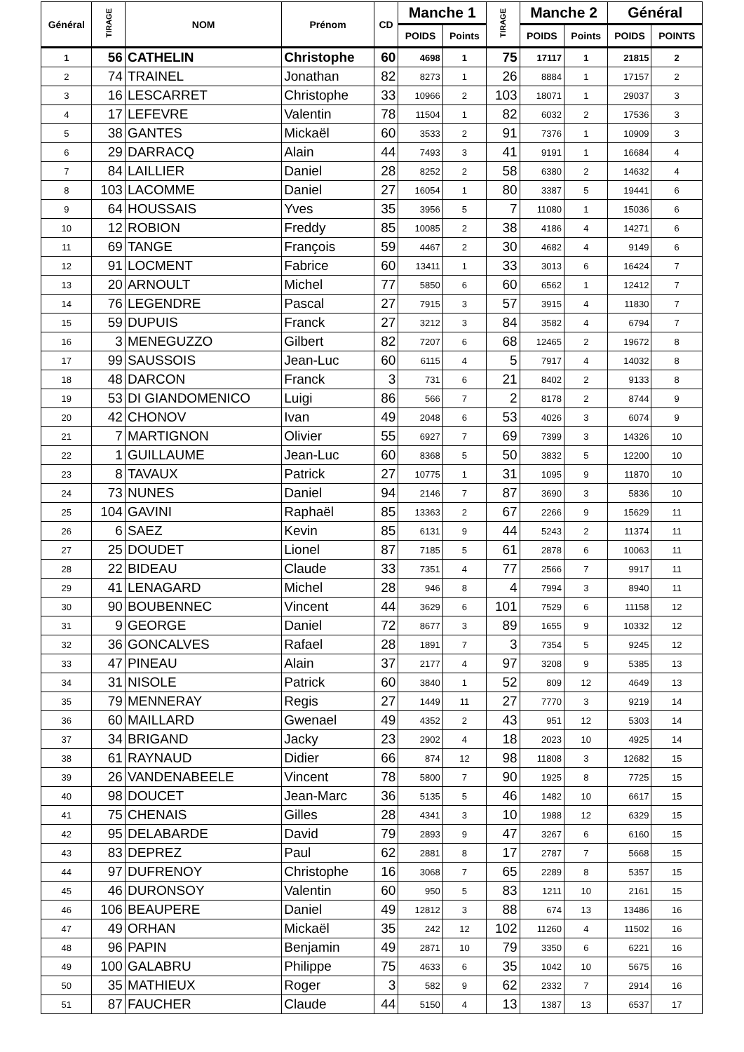| Général | TIRAGE | NOM | Prénom | CD | Manche 1 | | TIRAGE | Manche 2 | | Général | |
| --- | --- | --- | --- | --- | --- | --- | --- | --- | --- | --- | --- |
| | | | | | POIDS | Points | | POIDS | Points | POIDS | POINTS |
| 1 | 56 | CATHELIN | Christophe | 60 | 4698 | 1 | 75 | 17117 | 1 | 21815 | 2 |
| 2 | 74 | TRAINEL | Jonathan | 82 | 8273 | 1 | 26 | 8884 | 1 | 17157 | 2 |
| 3 | 16 | LESCARRET | Christophe | 33 | 10966 | 2 | 103 | 18071 | 1 | 29037 | 3 |
| 4 | 17 | LEFEVRE | Valentin | 78 | 11504 | 1 | 82 | 6032 | 2 | 17536 | 3 |
| 5 | 38 | GANTES | Mickaël | 60 | 3533 | 2 | 91 | 7376 | 1 | 10909 | 3 |
| 6 | 29 | DARRACQ | Alain | 44 | 7493 | 3 | 41 | 9191 | 1 | 16684 | 4 |
| 7 | 84 | LAILLIER | Daniel | 28 | 8252 | 2 | 58 | 6380 | 2 | 14632 | 4 |
| 8 | 103 | LACOMME | Daniel | 27 | 16054 | 1 | 80 | 3387 | 5 | 19441 | 6 |
| 9 | 64 | HOUSSAIS | Yves | 35 | 3956 | 5 | 7 | 11080 | 1 | 15036 | 6 |
| 10 | 12 | ROBION | Freddy | 85 | 10085 | 2 | 38 | 4186 | 4 | 14271 | 6 |
| 11 | 69 | TANGE | François | 59 | 4467 | 2 | 30 | 4682 | 4 | 9149 | 6 |
| 12 | 91 | LOCMENT | Fabrice | 60 | 13411 | 1 | 33 | 3013 | 6 | 16424 | 7 |
| 13 | 20 | ARNOULT | Michel | 77 | 5850 | 6 | 60 | 6562 | 1 | 12412 | 7 |
| 14 | 76 | LEGENDRE | Pascal | 27 | 7915 | 3 | 57 | 3915 | 4 | 11830 | 7 |
| 15 | 59 | DUPUIS | Franck | 27 | 3212 | 3 | 84 | 3582 | 4 | 6794 | 7 |
| 16 | 3 | MENEGUZZO | Gilbert | 82 | 7207 | 6 | 68 | 12465 | 2 | 19672 | 8 |
| 17 | 99 | SAUSSOIS | Jean-Luc | 60 | 6115 | 4 | 5 | 7917 | 4 | 14032 | 8 |
| 18 | 48 | DARCON | Franck | 3 | 731 | 6 | 21 | 8402 | 2 | 9133 | 8 |
| 19 | 53 | DI GIANDOMENICO | Luigi | 86 | 566 | 7 | 2 | 8178 | 2 | 8744 | 9 |
| 20 | 42 | CHONOV | Ivan | 49 | 2048 | 6 | 53 | 4026 | 3 | 6074 | 9 |
| 21 | 7 | MARTIGNON | Olivier | 55 | 6927 | 7 | 69 | 7399 | 3 | 14326 | 10 |
| 22 | 1 | GUILLAUME | Jean-Luc | 60 | 8368 | 5 | 50 | 3832 | 5 | 12200 | 10 |
| 23 | 8 | TAVAUX | Patrick | 27 | 10775 | 1 | 31 | 1095 | 9 | 11870 | 10 |
| 24 | 73 | NUNES | Daniel | 94 | 2146 | 7 | 87 | 3690 | 3 | 5836 | 10 |
| 25 | 104 | GAVINI | Raphaël | 85 | 13363 | 2 | 67 | 2266 | 9 | 15629 | 11 |
| 26 | 6 | SAEZ | Kevin | 85 | 6131 | 9 | 44 | 5243 | 2 | 11374 | 11 |
| 27 | 25 | DOUDET | Lionel | 87 | 7185 | 5 | 61 | 2878 | 6 | 10063 | 11 |
| 28 | 22 | BIDEAU | Claude | 33 | 7351 | 4 | 77 | 2566 | 7 | 9917 | 11 |
| 29 | 41 | LENAGARD | Michel | 28 | 946 | 8 | 4 | 7994 | 3 | 8940 | 11 |
| 30 | 90 | BOUBENNEC | Vincent | 44 | 3629 | 6 | 101 | 7529 | 6 | 11158 | 12 |
| 31 | 9 | GEORGE | Daniel | 72 | 8677 | 3 | 89 | 1655 | 9 | 10332 | 12 |
| 32 | 36 | GONCALVES | Rafael | 28 | 1891 | 7 | 3 | 7354 | 5 | 9245 | 12 |
| 33 | 47 | PINEAU | Alain | 37 | 2177 | 4 | 97 | 3208 | 9 | 5385 | 13 |
| 34 | 31 | NISOLE | Patrick | 60 | 3840 | 1 | 52 | 809 | 12 | 4649 | 13 |
| 35 | 79 | MENNERAY | Regis | 27 | 1449 | 11 | 27 | 7770 | 3 | 9219 | 14 |
| 36 | 60 | MAILLARD | Gwenael | 49 | 4352 | 2 | 43 | 951 | 12 | 5303 | 14 |
| 37 | 34 | BRIGAND | Jacky | 23 | 2902 | 4 | 18 | 2023 | 10 | 4925 | 14 |
| 38 | 61 | RAYNAUD | Didier | 66 | 874 | 12 | 98 | 11808 | 3 | 12682 | 15 |
| 39 | 26 | VANDENABEELE | Vincent | 78 | 5800 | 7 | 90 | 1925 | 8 | 7725 | 15 |
| 40 | 98 | DOUCET | Jean-Marc | 36 | 5135 | 5 | 46 | 1482 | 10 | 6617 | 15 |
| 41 | 75 | CHENAIS | Gilles | 28 | 4341 | 3 | 10 | 1988 | 12 | 6329 | 15 |
| 42 | 95 | DELABARDE | David | 79 | 2893 | 9 | 47 | 3267 | 6 | 6160 | 15 |
| 43 | 83 | DEPREZ | Paul | 62 | 2881 | 8 | 17 | 2787 | 7 | 5668 | 15 |
| 44 | 97 | DUFRENOY | Christophe | 16 | 3068 | 7 | 65 | 2289 | 8 | 5357 | 15 |
| 45 | 46 | DURONSOY | Valentin | 60 | 950 | 5 | 83 | 1211 | 10 | 2161 | 15 |
| 46 | 106 | BEAUPERE | Daniel | 49 | 12812 | 3 | 88 | 674 | 13 | 13486 | 16 |
| 47 | 49 | ORHAN | Mickaël | 35 | 242 | 12 | 102 | 11260 | 4 | 11502 | 16 |
| 48 | 96 | PAPIN | Benjamin | 49 | 2871 | 10 | 79 | 3350 | 6 | 6221 | 16 |
| 49 | 100 | GALABRU | Philippe | 75 | 4633 | 6 | 35 | 1042 | 10 | 5675 | 16 |
| 50 | 35 | MATHIEUX | Roger | 3 | 582 | 9 | 62 | 2332 | 7 | 2914 | 16 |
| 51 | 87 | FAUCHER | Claude | 44 | 5150 | 4 | 13 | 1387 | 13 | 6537 | 17 |